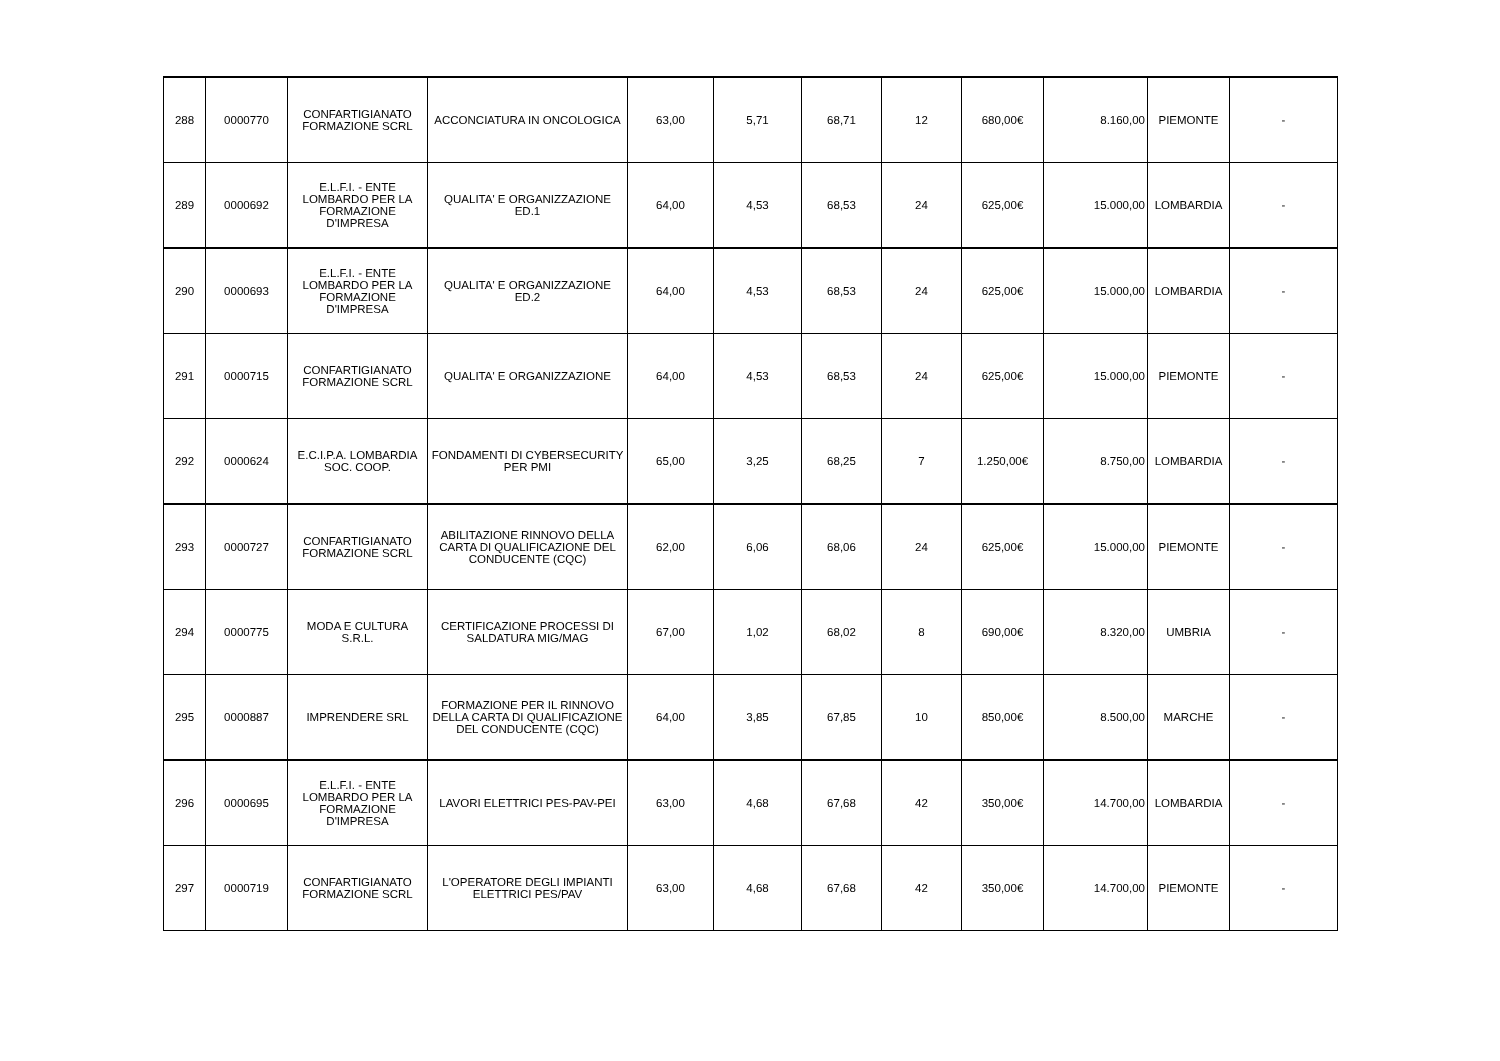| 288 | 0000770 | CONFARTIGIANATO FORMAZIONE SCRL | ACCONCIATURA IN ONCOLOGICA | 63,00 | 5,71 | 68,71 | 12 | 680,00€ | 8.160,00 | PIEMONTE | - |
| 289 | 0000692 | E.L.F.I. - ENTE LOMBARDO PER LA FORMAZIONE D'IMPRESA | QUALITA' E ORGANIZZAZIONE ED.1 | 64,00 | 4,53 | 68,53 | 24 | 625,00€ | 15.000,00 | LOMBARDIA | - |
| 290 | 0000693 | E.L.F.I. - ENTE LOMBARDO PER LA FORMAZIONE D'IMPRESA | QUALITA' E ORGANIZZAZIONE ED.2 | 64,00 | 4,53 | 68,53 | 24 | 625,00€ | 15.000,00 | LOMBARDIA | - |
| 291 | 0000715 | CONFARTIGIANATO FORMAZIONE SCRL | QUALITA' E ORGANIZZAZIONE | 64,00 | 4,53 | 68,53 | 24 | 625,00€ | 15.000,00 | PIEMONTE | - |
| 292 | 0000624 | E.C.I.P.A. LOMBARDIA SOC. COOP. | FONDAMENTI DI CYBERSECURITY PER PMI | 65,00 | 3,25 | 68,25 | 7 | 1.250,00€ | 8.750,00 | LOMBARDIA | - |
| 293 | 0000727 | CONFARTIGIANATO FORMAZIONE SCRL | ABILITAZIONE RINNOVO DELLA CARTA DI QUALIFICAZIONE DEL CONDUCENTE (CQC) | 62,00 | 6,06 | 68,06 | 24 | 625,00€ | 15.000,00 | PIEMONTE | - |
| 294 | 0000775 | MODA E CULTURA S.R.L. | CERTIFICAZIONE PROCESSI DI SALDATURA MIG/MAG | 67,00 | 1,02 | 68,02 | 8 | 690,00€ | 8.320,00 | UMBRIA | - |
| 295 | 0000887 | IMPRENDERE SRL | FORMAZIONE PER IL RINNOVO DELLA CARTA DI QUALIFICAZIONE DEL CONDUCENTE (CQC) | 64,00 | 3,85 | 67,85 | 10 | 850,00€ | 8.500,00 | MARCHE | - |
| 296 | 0000695 | E.L.F.I. - ENTE LOMBARDO PER LA FORMAZIONE D'IMPRESA | LAVORI ELETTRICI PES-PAV-PEI | 63,00 | 4,68 | 67,68 | 42 | 350,00€ | 14.700,00 | LOMBARDIA | - |
| 297 | 0000719 | CONFARTIGIANATO FORMAZIONE SCRL | L'OPERATORE DEGLI IMPIANTI ELETTRICI PES/PAV | 63,00 | 4,68 | 67,68 | 42 | 350,00€ | 14.700,00 | PIEMONTE | - |